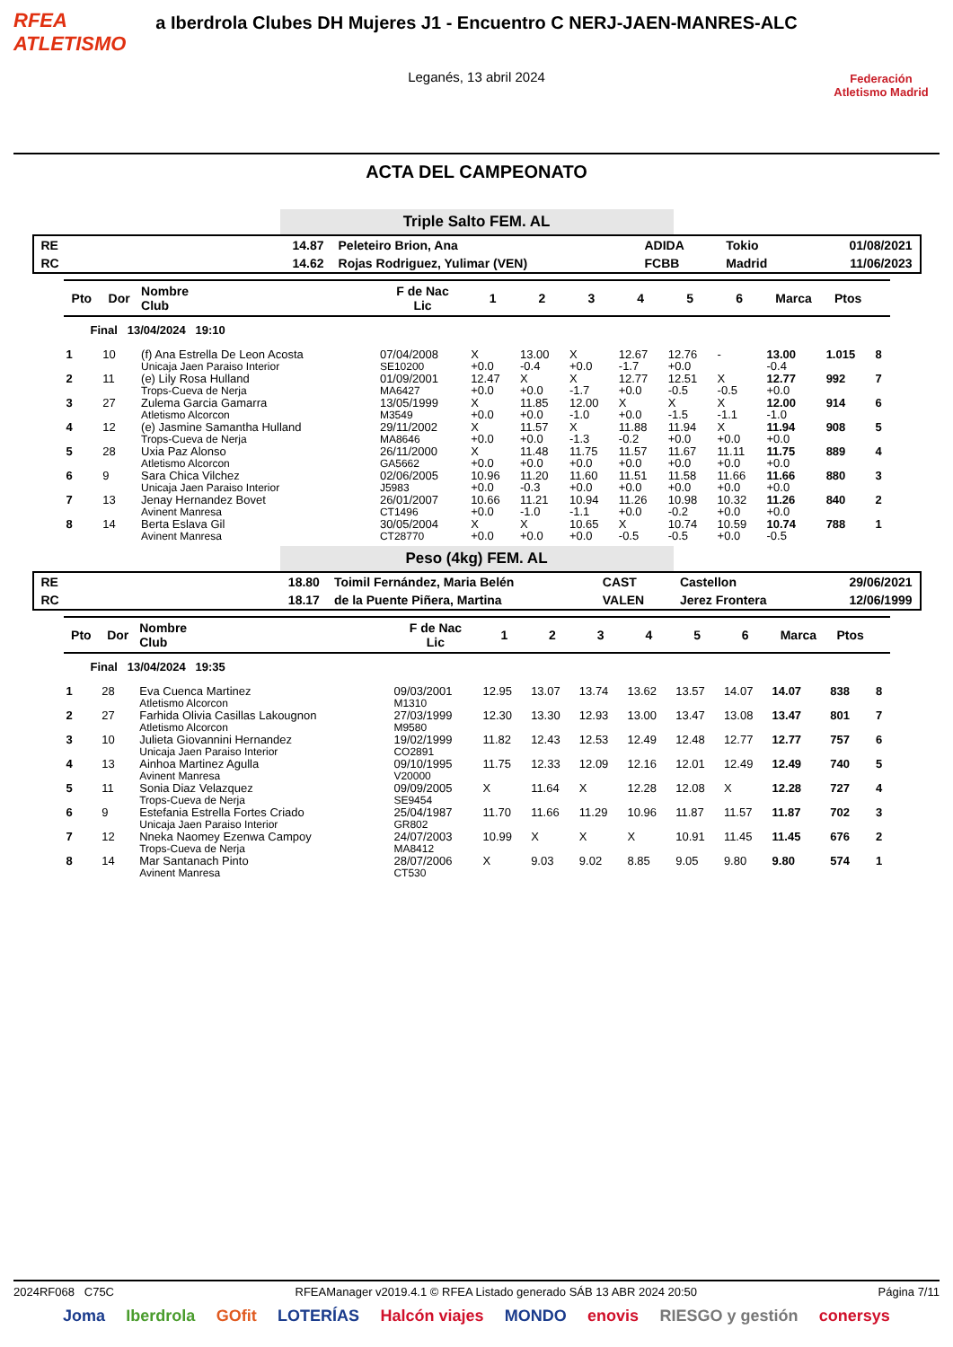RFEA
ATLETISMO
a Iberdrola Clubes DH Mujeres J1 - Encuentro C NERJ-JAEN-MANRES-ALC
Leganés, 13 abril 2024
Federación Atletismo Madrid
ACTA DEL CAMPEONATO
Triple Salto FEM. AL
| RE | 14.87 | Peleteiro Brion, Ana | ADIDA | Tokio | 01/08/2021 |
| RC | 14.62 | Rojas Rodriguez, Yulimar (VEN) | FCBB | Madrid | 11/06/2023 |
| Pto | Dor | Nombre Club | F de Nac Lic | 1 | 2 | 3 | 4 | 5 | 6 | Marca | Ptos | |
| --- | --- | --- | --- | --- | --- | --- | --- | --- | --- | --- | --- | --- |
| Final 13/04/2024 19:10 | | | | | | | | | | | | |
| 1 | 10 | (f) Ana Estrella De Leon Acosta Unicaja Jaen Paraiso Interior | 07/04/2008 SE10200 | X +0.0 | 13.00 -0.4 | X +0.0 | 12.67 -1.7 | 12.76 +0.0 | - | 13.00 -0.4 | 1.015 | 8 |
| 2 | 11 | (e) Lily Rosa Hulland Trops-Cueva de Nerja | 01/09/2001 MA6427 | 12.47 +0.0 | X +0.0 | X -1.7 | 12.77 +0.0 | 12.51 -0.5 | X -0.5 | 12.77 +0.0 | 992 | 7 |
| 3 | 27 | Zulema Garcia Gamarra Atletismo Alcorcon | 13/05/1999 M3549 | X +0.0 | 11.85 +0.0 | 12.00 -1.0 | X +0.0 | X -1.5 | X -1.1 | 12.00 -1.0 | 914 | 6 |
| 4 | 12 | (e) Jasmine Samantha Hulland Trops-Cueva de Nerja | 29/11/2002 MA8646 | X +0.0 | 11.57 +0.0 | X -1.3 | 11.88 -0.2 | 11.94 +0.0 | X +0.0 | 11.94 +0.0 | 908 | 5 |
| 5 | 28 | Uxia Paz Alonso Atletismo Alcorcon | 26/11/2000 GA5662 | X +0.0 | 11.48 +0.0 | 11.75 +0.0 | 11.57 +0.0 | 11.67 +0.0 | 11.11 +0.0 | 11.75 +0.0 | 889 | 4 |
| 6 | 9 | Sara Chica Vilchez Unicaja Jaen Paraiso Interior | 02/06/2005 J5983 | 10.96 +0.0 | 11.20 -0.3 | 11.60 +0.0 | 11.51 +0.0 | 11.58 +0.0 | 11.66 +0.0 | 11.66 +0.0 | 880 | 3 |
| 7 | 13 | Jenay Hernandez Bovet Avinent Manresa | 26/01/2007 CT1496 | 10.66 +0.0 | 11.21 -1.0 | 10.94 -1.1 | 11.26 +0.0 | 10.98 -0.2 | 10.32 +0.0 | 11.26 +0.0 | 840 | 2 |
| 8 | 14 | Berta Eslava Gil Avinent Manresa | 30/05/2004 CT28770 | X +0.0 | X +0.0 | 10.65 +0.0 | X -0.5 | 10.74 -0.5 | 10.59 +0.0 | 10.74 -0.5 | 788 | 1 |
Peso (4kg) FEM. AL
| RE | 18.80 | Toimil Fernández, Maria Belén | CAST | Castellon | 29/06/2021 |
| RC | 18.17 | de la Puente Piñera, Martina | VALEN | Jerez Frontera | 12/06/1999 |
| Pto | Dor | Nombre Club | F de Nac Lic | 1 | 2 | 3 | 4 | 5 | 6 | Marca | Ptos | |
| --- | --- | --- | --- | --- | --- | --- | --- | --- | --- | --- | --- | --- |
| Final 13/04/2024 19:35 | | | | | | | | | | | | |
| 1 | 28 | Eva Cuenca Martinez Atletismo Alcorcon | 09/03/2001 M1310 | 12.95 | 13.07 | 13.74 | 13.62 | 13.57 | 14.07 | 14.07 | 838 | 8 |
| 2 | 27 | Farhida Olivia Casillas Lakougnon Atletismo Alcorcon | 27/03/1999 M9580 | 12.30 | 13.30 | 12.93 | 13.00 | 13.47 | 13.08 | 13.47 | 801 | 7 |
| 3 | 10 | Julieta Giovannini Hernandez Unicaja Jaen Paraiso Interior | 19/02/1999 CO2891 | 11.82 | 12.43 | 12.53 | 12.49 | 12.48 | 12.77 | 12.77 | 757 | 6 |
| 4 | 13 | Ainhoa Martinez Agulla Avinent Manresa | 09/10/1995 V20000 | 11.75 | 12.33 | 12.09 | 12.16 | 12.01 | 12.49 | 12.49 | 740 | 5 |
| 5 | 11 | Sonia Diaz Velazquez Trops-Cueva de Nerja | 09/09/2005 SE9454 | X | 11.64 | X | 12.28 | 12.08 | X | 12.28 | 727 | 4 |
| 6 | 9 | Estefania Estrella Fortes Criado Unicaja Jaen Paraiso Interior | 25/04/1987 GR802 | 11.70 | 11.66 | 11.29 | 10.96 | 11.87 | 11.57 | 11.87 | 702 | 3 |
| 7 | 12 | Nneka Naomey Ezenwa Campoy Trops-Cueva de Nerja | 24/07/2003 MA8412 | 10.99 | X | X | X | 10.91 | 11.45 | 11.45 | 676 | 2 |
| 8 | 14 | Mar Santanach Pinto Avinent Manresa | 28/07/2006 CT530 | X | 9.03 | 9.02 | 8.85 | 9.05 | 9.80 | 9.80 | 574 | 1 |
2024RF068 C75C RFEAManager v2019.4.1 © RFEA Listado generado SÁB 13 ABR 2024 20:50 Página 7/11
Joma Iberdrola GOfit LOTERÍAS Halcón viajes MONDO enovis RIESGO y gestión conersys